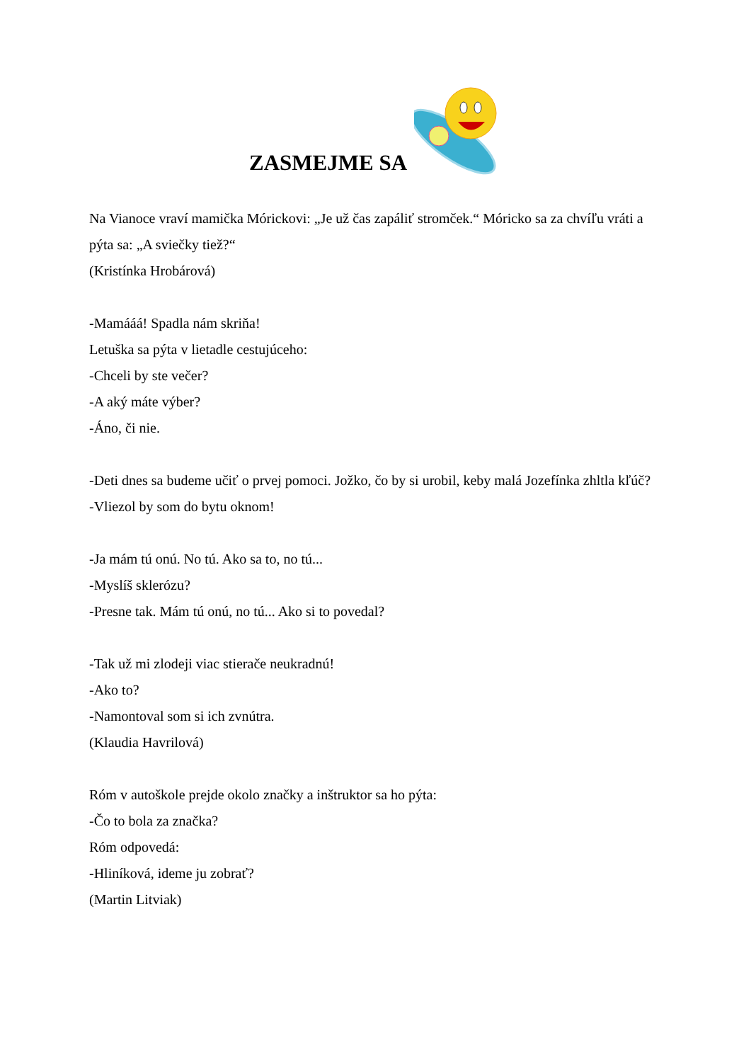ZASMEJME SA
Na Vianoce vraví mamička Mórickovi: „Je už čas zapáliť stromček.“ Móricko sa za chvíľu vráti a pýta sa: „A sviečky tiež?“
(Kristínka Hrobárová)
-Mamááá! Spadla nám skriňa!
Letuška sa pýta v lietadle cestujúceho:
-Chceli by ste večer?
-A aký máte výber?
-Áno, či nie.
-Deti dnes sa budeme učiť o prvej pomoci. Jožko, čo by si urobil, keby malá Jozefínka zhltla kľúč?
-Vliezol by som do bytu oknom!
-Ja mám tú onú. No tú. Ako sa to, no tú...
-Myslíš sklerózu?
-Presne tak. Mám tú onú, no tú... Ako si to povedal?
-Tak už mi zlodeji viac stierače neukradnú!
-Ako to?
-Namontoval som si ich zvnútra.
(Klaudia Havrilová)
Róm v autoškole prejde okolo značky a inštruktor sa ho pýta:
-Čo to bola za značka?
Róm odpovedá:
-Hliníková, ideme ju zobrať?
(Martin Litviak)